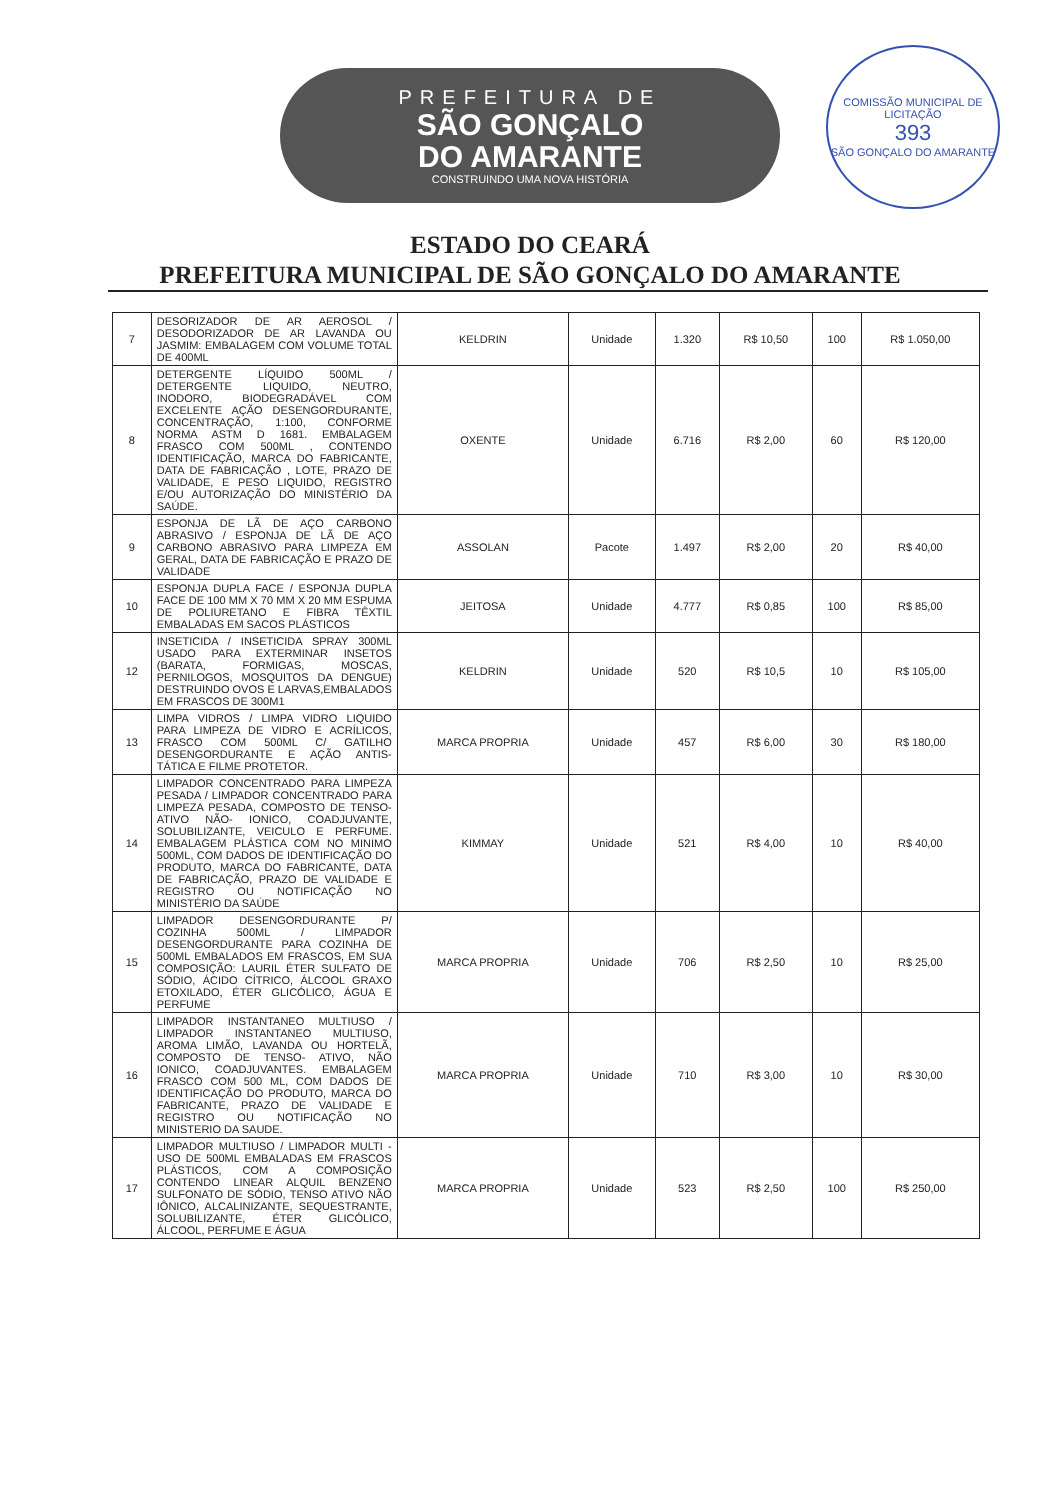PREFEITURA DE
SÃO GONÇALO
DO AMARANTE
CONSTRUINDO UMA NOVA HISTÓRIA
COMISSÃO MUNICIPAL DE LICITAÇÃO
393
SÃO GONÇALO DO AMARANTE
ESTADO DO CEARÁ
PREFEITURA MUNICIPAL DE SÃO GONÇALO DO AMARANTE
| 7 | DESORIZADOR DE AR AEROSOL / DESODORIZADOR DE AR LAVANDA OU JASMIM: EMBALAGEM COM VOLUME TOTAL DE 400ML | KELDRIN | Unidade | 1.320 | R$ 10,50 | 100 | R$ 1.050,00 |
| 8 | DETERGENTE LÍQUIDO 500ML / DETERGENTE LIQUIDO, NEUTRO, INODORO, BIODEGRADÁVEL COM EXCELENTE AÇÃO DESENGORDURANTE, CONCENTRAÇÃO, 1:100, CONFORME NORMA ASTM D 1681. EMBALAGEM FRASCO COM 500ML , CONTENDO IDENTIFICAÇÃO, MARCA DO FABRICANTE, DATA DE FABRICAÇÃO , LOTE, PRAZO DE VALIDADE, E PESO LIQUIDO, REGISTRO E/OU AUTORIZAÇÃO DO MINISTÉRIO DA SAÚDE. | OXENTE | Unidade | 6.716 | R$ 2,00 | 60 | R$ 120,00 |
| 9 | ESPONJA DE LÃ DE AÇO CARBONO ABRASIVO / ESPONJA DE LÃ DE AÇO CARBONO ABRASIVO PARA LIMPEZA EM GERAL, DATA DE FABRICAÇÃO E PRAZO DE VALIDADE | ASSOLAN | Pacote | 1.497 | R$ 2,00 | 20 | R$ 40,00 |
| 10 | ESPONJA DUPLA FACE / ESPONJA DUPLA FACE DE 100 MM X 70 MM X 20 MM ESPUMA DE POLIURETANO E FIBRA TÊXTIL EMBALADAS EM SACOS PLÁSTICOS | JEITOSA | Unidade | 4.777 | R$ 0,85 | 100 | R$ 85,00 |
| 12 | INSETICIDA / INSETICIDA SPRAY 300ML USADO PARA EXTERMINAR INSETOS (BARATA, FORMIGAS, MOSCAS, PERNILOGOS, MOSQUITOS DA DENGUE) DESTRUINDO OVOS E LARVAS,EMBALADOS EM FRASCOS DE 300M1 | KELDRIN | Unidade | 520 | R$ 10,5 | 10 | R$ 105,00 |
| 13 | LIMPA VIDROS / LIMPA VIDRO LIQUIDO PARA LIMPEZA DE VIDRO E ACRÍLICOS, FRASCO COM 500ML C/ GATILHO DESENGORDURANTE E AÇÃO ANTIS- TÁTICA E FILME PROTETOR. | MARCA PROPRIA | Unidade | 457 | R$ 6,00 | 30 | R$ 180,00 |
| 14 | LIMPADOR CONCENTRADO PARA LIMPEZA PESADA / LIMPADOR CONCENTRADO PARA LIMPEZA PESADA, COMPOSTO DE TENSO- ATIVO NÃO- IONICO, COADJUVANTE, SOLUBILIZANTE, VEICULO E PERFUME. EMBALAGEM PLÁSTICA COM NO MINIMO 500ML, COM DADOS DE IDENTIFICAÇÃO DO PRODUTO, MARCA DO FABRICANTE, DATA DE FABRICAÇÃO, PRAZO DE VALIDADE E REGISTRO OU NOTIFICAÇÃO NO MINISTÉRIO DA SAÚDE | KIMMAY | Unidade | 521 | R$ 4,00 | 10 | R$ 40,00 |
| 15 | LIMPADOR DESENGORDURANTE P/ COZINHA 500ML / LIMPADOR DESENGORDURANTE PARA COZINHA DE 500ML EMBALADOS EM FRASCOS, EM SUA COMPOSIÇÃO: LAURIL ÉTER SULFATO DE SÓDIO, ÁCIDO CÍTRICO, ÁLCOOL GRAXO ETOXILADO, ÉTER GLICÓLICO, ÁGUA E PERFUME | MARCA PROPRIA | Unidade | 706 | R$ 2,50 | 10 | R$ 25,00 |
| 16 | LIMPADOR INSTANTANEO MULTIUSO / LIMPADOR INSTANTANEO MULTIUSO, AROMA LIMÃO, LAVANDA OU HORTELÃ, COMPOSTO DE TENSO- ATIVO, NÃO IONICO, COADJUVANTES. EMBALAGEM FRASCO COM 500 ML, COM DADOS DE IDENTIFICAÇÃO DO PRODUTO, MARCA DO FABRICANTE, PRAZO DE VALIDADE E REGISTRO OU NOTIFICAÇÃO NO MINISTERIO DA SAUDE. | MARCA PROPRIA | Unidade | 710 | R$ 3,00 | 10 | R$ 30,00 |
| 17 | LIMPADOR MULTIUSO / LIMPADOR MULTI - USO DE 500ML EMBALADAS EM FRASCOS PLÁSTICOS, COM A COMPOSIÇÃO CONTENDO LINEAR ALQUIL BENZENO SULFONATO DE SÓDIO, TENSO ATIVO NÃO IÔNICO, ALCALINIZANTE, SEQUESTRANTE, SOLUBILIZANTE, ÉTER GLICÓLICO, ÁLCOOL, PERFUME E ÁGUA | MARCA PROPRIA | Unidade | 523 | R$ 2,50 | 100 | R$ 250,00 |